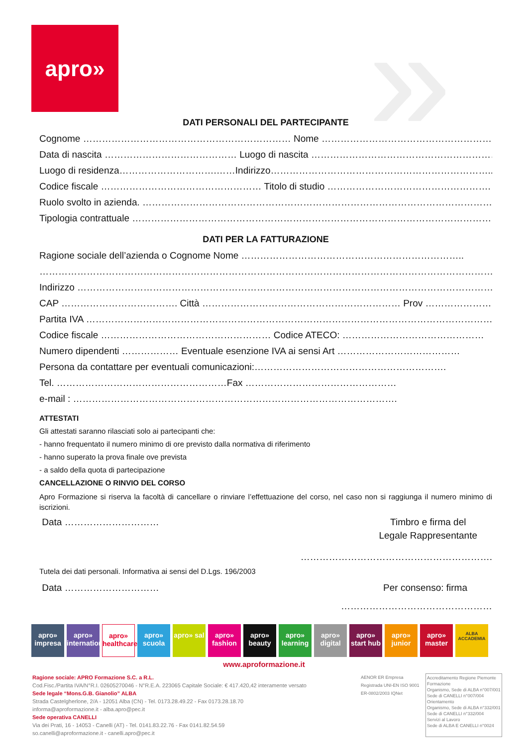apro» »
DATI PERSONALI DEL PARTECIPANTE
Cognome ………………………………………………………… Nome ……………………………………………………
Data di nascita …………………………………… Luogo di nascita ……………………………………………………..
Luogo di residenza………………………….……Indirizzo……………………………………………………………..
Codice fiscale …………………………………………… Titolo di studio …………………………………………….
Ruolo svolto in azienda. ……………………………………………………………………………………………………
Tipologia contrattuale ………………………………………………………………………………………………………..
DATI PER LA FATTURAZIONE
Ragione sociale dell’azienda o Cognome Nome ……………………………………………………………..
……………………………………………………………………………………………………………………………………………
Indirizzo …………………………………………………………………………………………………………………………
CAP ………………………………. Città ……………………………………………………… Prov ………………….
Partita IVA ……………………………………………………………………………………………………………………
Codice fiscale ……………………………………………… Codice ATECO: ………………………………………
Numero dipendenti ……………… Eventuale esenzione IVA ai sensi Art …………………………………
Persona da contattare per eventuali comunicazioni:…………………………………………………….
Tel. ………………………………………………Fax …………………………………………
e-mail : ………………………………………………………………………………………….
ATTESTATI
Gli attestati saranno rilasciati solo ai partecipanti che:
- hanno frequentato il numero minimo di ore previsto dalla normativa di riferimento
- hanno superato la prova finale ove prevista
- a saldo della quota di partecipazione
CANCELLAZIONE O RINVIO DEL CORSO
Apro Formazione si riserva la facoltà di cancellare o rinviare l’effettuazione del corso, nel caso non si raggiunga il numero minimo di iscrizioni.
Data ………………………… Timbro e firma del
Legale Rappresentante
…………………………………………………….
Tutela dei dati personali. Informativa ai sensi del D.Lgs. 196/2003
Data ………………………… Per consenso: firma
…………………………………………
apro» impresa
apro» international
apro» healthcare
apro» scuola
apro» sal
apro» fashion
apro» beauty
apro» learning
apro» digital
apro» start hub
apro» junior
apro» master
ALBA ACCADEMIA
www.aproformazione.it
Ragione sociale: APRO Formazione S.C. a R.L.
Cod.Fisc./Partita IVA/N°R.I. 02605270046 - N°R.E.A. 223065 Capitale Sociale: € 417.420,42 interamente versato
Sede legale “Mons.G.B. Gianolio” ALBA
Strada Castelgherlone, 2/A - 12051 Alba (CN) - Tel. 0173.28.49.22 - Fax 0173.28.18.70
informa@aproformazione.it - alba.apro@pec.it
Sede operativa CANELLI
Via dei Prati, 16 - 14053 - Canelli (AT) - Tel. 0141.83.22.76 - Fax 0141.82.54.59
so.canelli@aproformazione.it - canelli.apro@pec.it
AENOR ER Empresa Registrada UNI-EN ISO 9001 ER-0802/2003 IQNet
Accreditamento Regione Piemonte
Formazione
Organismo, Sede di ALBA n°007/001
Sede di CANELLI n°007/004
Orientamento
Organismo, Sede di ALBA n°332/001
Sede di CANELLI n°332/004
Servizi al Lavoro
Sede di ALBA E CANELLI n°0024